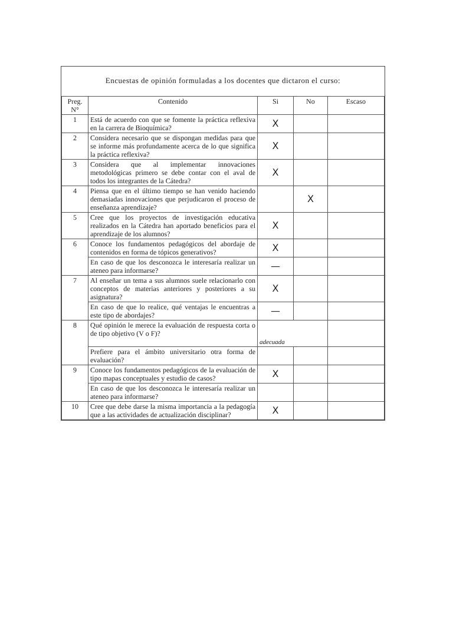Encuestas de opinión formuladas a los docentes que dictaron el curso:
| Preg. N° | Contenido | Si | No | Escaso |
| --- | --- | --- | --- | --- |
| 1 | Está de acuerdo con que se fomente la práctica reflexiva en la carrera de Bioquímica? | X | | |
| 2 | Considera necesario que se dispongan medidas para que se informe más profundamente acerca de lo que significa la práctica reflexiva? | X | | |
| 3 | Considera que al implementar innovaciones metodológicas primero se debe contar con el aval de todos los integrantes de la Cátedra? | X | | |
| 4 | Piensa que en el último tiempo se han venido haciendo demasiadas innovaciones que perjudicaron el proceso de enseñanza aprendizaje? | | X | |
| 5 | Cree que los proyectos de investigación educativa realizados en la Cátedra han aportado beneficios para el aprendizaje de los alumnos? | X | | |
| 6 | Conoce los fundamentos pedagógicos del abordaje de contenidos en forma de tópicos generativos? | X | | |
| | En caso de que los desconozca le interesaría realizar un ateneo para informarse? | — | | |
| 7 | Al enseñar un tema a sus alumnos suele relacionarlo con conceptos de materias anteriores y posteriores a su asignatura? | X | | |
| | En caso de que lo realice, qué ventajas le encuentras a este tipo de abordajes? | — | | |
| 8 | Qué opinión le merece la evaluación de respuesta corta o de tipo objetivo (V o F)? | adecuada | | |
| | Prefiere para el ámbito universitario otra forma de evaluación? | | | |
| 9 | Conoce los fundamentos pedagógicos de la evaluación de tipo mapas conceptuales y estudio de casos? | X | | |
| | En caso de que los desconozca le interesaría realizar un ateneo para informarse? | | | |
| 10 | Cree que debe darse la misma importancia a la pedagogía que a las actividades de actualización disciplinar? | X | | |